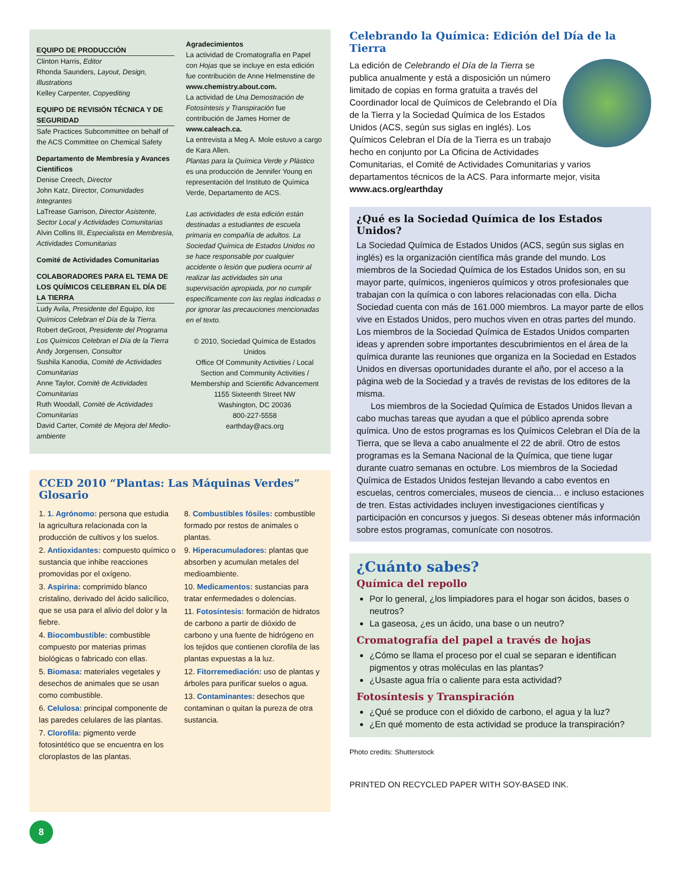EQUIPO DE PRODUCCIÓN
Clinton Harris, Editor
Rhonda Saunders, Layout, Design, Illustrations
Kelley Carpenter, Copyediting
EQUIPO DE REVISIÓN TÉCNICA Y DE SEGURIDAD
Safe Practices Subcommittee on behalf of the ACS Committee on Chemical Safety
Departamento de Membresía y Avances Científicos
Denise Creech, Director
John Katz, Director, Comunidades Integrantes
LaTrease Garrison, Director Asistente, Sector Local y Actividades Comunitarias
Alvin Collins III, Especialista en Membresía, Actividades Comunitarias
Comité de Actividades Comunitarias
COLABORADORES PARA EL TEMA DE LOS QUÍMICOS CELEBRAN EL DÍA DE LA TIERRA
Ludy Avila, Presidente del Equipo, los Químicos Celebran el Día de la Tierra.
Robert deGroot, Presidente del Programa Los Químicos Celebran el Día de la Tierra
Andy Jorgensen, Consultor
Sushila Kanodia, Comité de Actividades Comunitarias
Anne Taylor, Comité de Actividades Comunitarias
Ruth Woodall, Comité de Actividades Comunitarias
David Carter, Comité de Mejora del Medio-ambiente
Agradecimientos
La actividad de Cromatografía en Papel con Hojas que se incluye en esta edición fue contribución de Anne Helmenstine de www.chemistry.about.com.
La actividad de Una Demostración de Fotosíntesis y Transpiración fue contribución de James Horner de www.caleach.ca.
La entrevista a Meg A. Mole estuvo a cargo de Kara Allen.
Plantas para la Química Verde y Plástico es una producción de Jennifer Young en representación del Instituto de Química Verde, Departamento de ACS.
Las actividades de esta edición están destinadas a estudiantes de escuela primaria en compañía de adultos. La Sociedad Química de Estados Unidos no se hace responsable por cualquier accidente o lesión que pudiera ocurrir al realizar las actividades sin una supervisación apropiada, por no cumplir específicamente con las reglas indicadas o por ignorar las precauciones mencionadas en el texto.
© 2010, Sociedad Química de Estados Unidos
Office Of Community Activities / Local Section and Community Activities / Membership and Scientific Advancement
1155 Sixteenth Street NW
Washington, DC 20036
800-227-5558
earthday@acs.org
CCED 2010 “Plantas: Las Máquinas Verdes” Glosario
1. 1. Agrónomo: persona que estudia la agricultura relacionada con la producción de cultivos y los suelos.
2. Antioxidantes: compuesto químico o sustancia que inhibe reacciones promovidas por el oxígeno.
3. Aspirina: comprimido blanco cristalino, derivado del ácido salicílico, que se usa para el alivio del dolor y la fiebre.
4. Biocombustible: combustible compuesto por materias primas biológicas o fabricado con ellas.
5. Biomasa: materiales vegetales y desechos de animales que se usan como combustible.
6. Celulosa: principal componente de las paredes celulares de las plantas.
7. Clorofila: pigmento verde fotosintético que se encuentra en los cloroplastos de las plantas.
8. Combustibles fósiles: combustible formado por restos de animales o plantas.
9. Hiperacumuladores: plantas que absorben y acumulan metales del medioambiente.
10. Medicamentos: sustancias para tratar enfermedades o dolencias.
11. Fotosíntesis: formación de hidratos de carbono a partir de dióxido de carbono y una fuente de hidrógeno en los tejidos que contienen clorofila de las plantas expuestas a la luz.
12. Fitorremediación: uso de plantas y árboles para purificar suelos o agua.
13. Contaminantes: desechos que contaminan o quitan la pureza de otra sustancia.
Celebrando la Química: Edición del Día de la Tierra
La edición de Celebrando el Día de la Tierra se publica anualmente y está a disposición un número limitado de copias en forma gratuita a través del Coordinador local de Químicos de Celebrando el Día de la Tierra y la Sociedad Química de los Estados Unidos (ACS, según sus siglas en inglés). Los Químicos Celebran el Día de la Tierra es un trabajo hecho en conjunto por La Oficina de Actividades Comunitarias, el Comité de Actividades Comunitarias y varios departamentos técnicos de la ACS. Para informarte mejor, visita www.acs.org/earthday
¿Qué es la Sociedad Química de los Estados Unidos?
La Sociedad Química de Estados Unidos (ACS, según sus siglas en inglés) es la organización científica más grande del mundo. Los miembros de la Sociedad Química de los Estados Unidos son, en su mayor parte, químicos, ingenieros químicos y otros profesionales que trabajan con la química o con labores relacionadas con ella. Dicha Sociedad cuenta con más de 161.000 miembros. La mayor parte de ellos vive en Estados Unidos, pero muchos viven en otras partes del mundo. Los miembros de la Sociedad Química de Estados Unidos comparten ideas y aprenden sobre importantes descubrimientos en el área de la química durante las reuniones que organiza en la Sociedad en Estados Unidos en diversas oportunidades durante el año, por el acceso a la página web de la Sociedad y a través de revistas de los editores de la misma.
Los miembros de la Sociedad Química de Estados Unidos llevan a cabo muchas tareas que ayudan a que el público aprenda sobre química. Uno de estos programas es los Químicos Celebran el Día de la Tierra, que se lleva a cabo anualmente el 22 de abril. Otro de estos programas es la Semana Nacional de la Química, que tiene lugar durante cuatro semanas en octubre. Los miembros de la Sociedad Química de Estados Unidos festejan llevando a cabo eventos en escuelas, centros comerciales, museos de ciencia… e incluso estaciones de tren. Estas actividades incluyen investigaciones científicas y participación en concursos y juegos. Si deseas obtener más información sobre estos programas, comunícate con nosotros.
¿Cuánto sabes?
Química del repollo
Por lo general, ¿los limpiadores para el hogar son ácidos, bases o neutros?
La gaseosa, ¿es un ácido, una base o un neutro?
Cromatografía del papel a través de hojas
¿Cómo se llama el proceso por el cual se separan e identifican pigmentos y otras moléculas en las plantas?
¿Usaste agua fría o caliente para esta actividad?
Fotosíntesis y Transpiración
¿Qué se produce con el dióxido de carbono, el agua y la luz?
¿En qué momento de esta actividad se produce la transpiración?
Photo credits: Shutterstock
PRINTED ON RECYCLED PAPER WITH SOY-BASED INK.
8